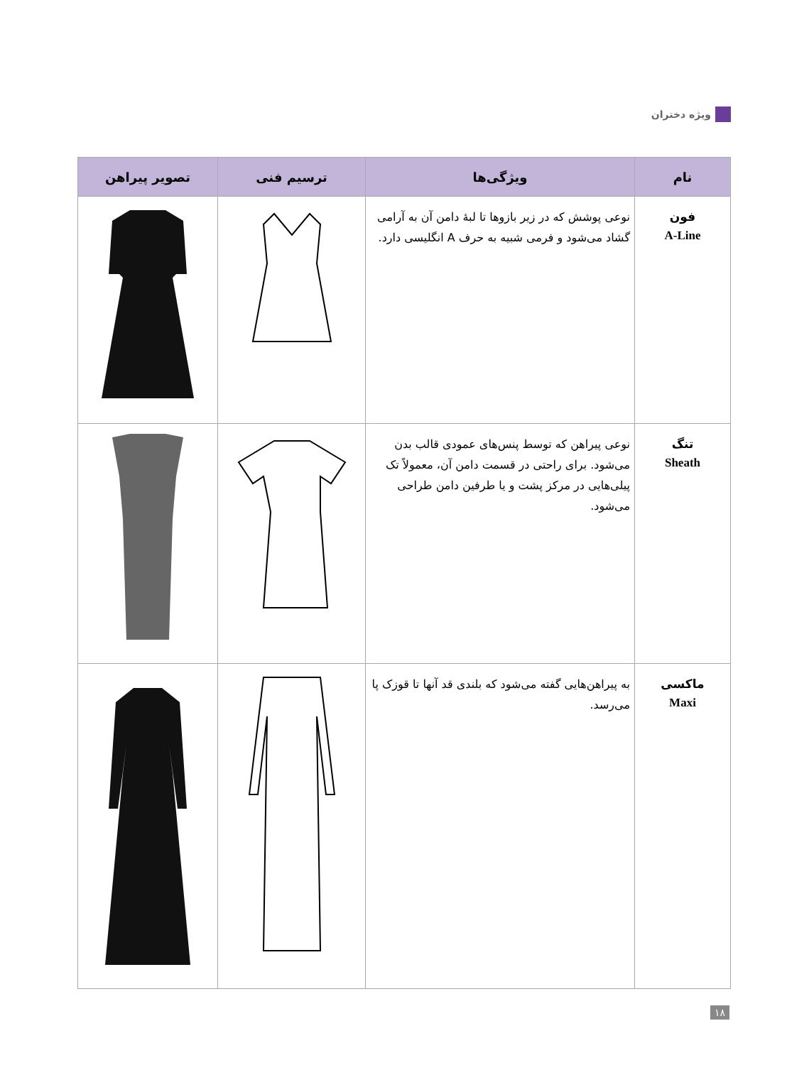ویژه دختران
| نام | ویژگی‌ها | ترسیم فنی | تصویر پیراهن |
| --- | --- | --- | --- |
| فون A-Line | نوعی پوشش که در زیر بازوها تا لبهٔ دامن آن به آرامی گشاد می‌شود و فرمی شبیه به حرف A انگلیسی دارد. | | |
| تنگ Sheath | نوعی پیراهن که توسط پنس‌های عمودی قالب بدن می‌شود. برای راحتی در قسمت دامن آن، معمولاً تک پیلی‌هایی در مرکز پشت و یا طرفین دامن طراحی می‌شود. | | |
| ماکسی Maxi | به پیراهن‌هایی گفته می‌شود که بلندی قد آنها تا قوزک پا می‌رسد. | | |
۱۸